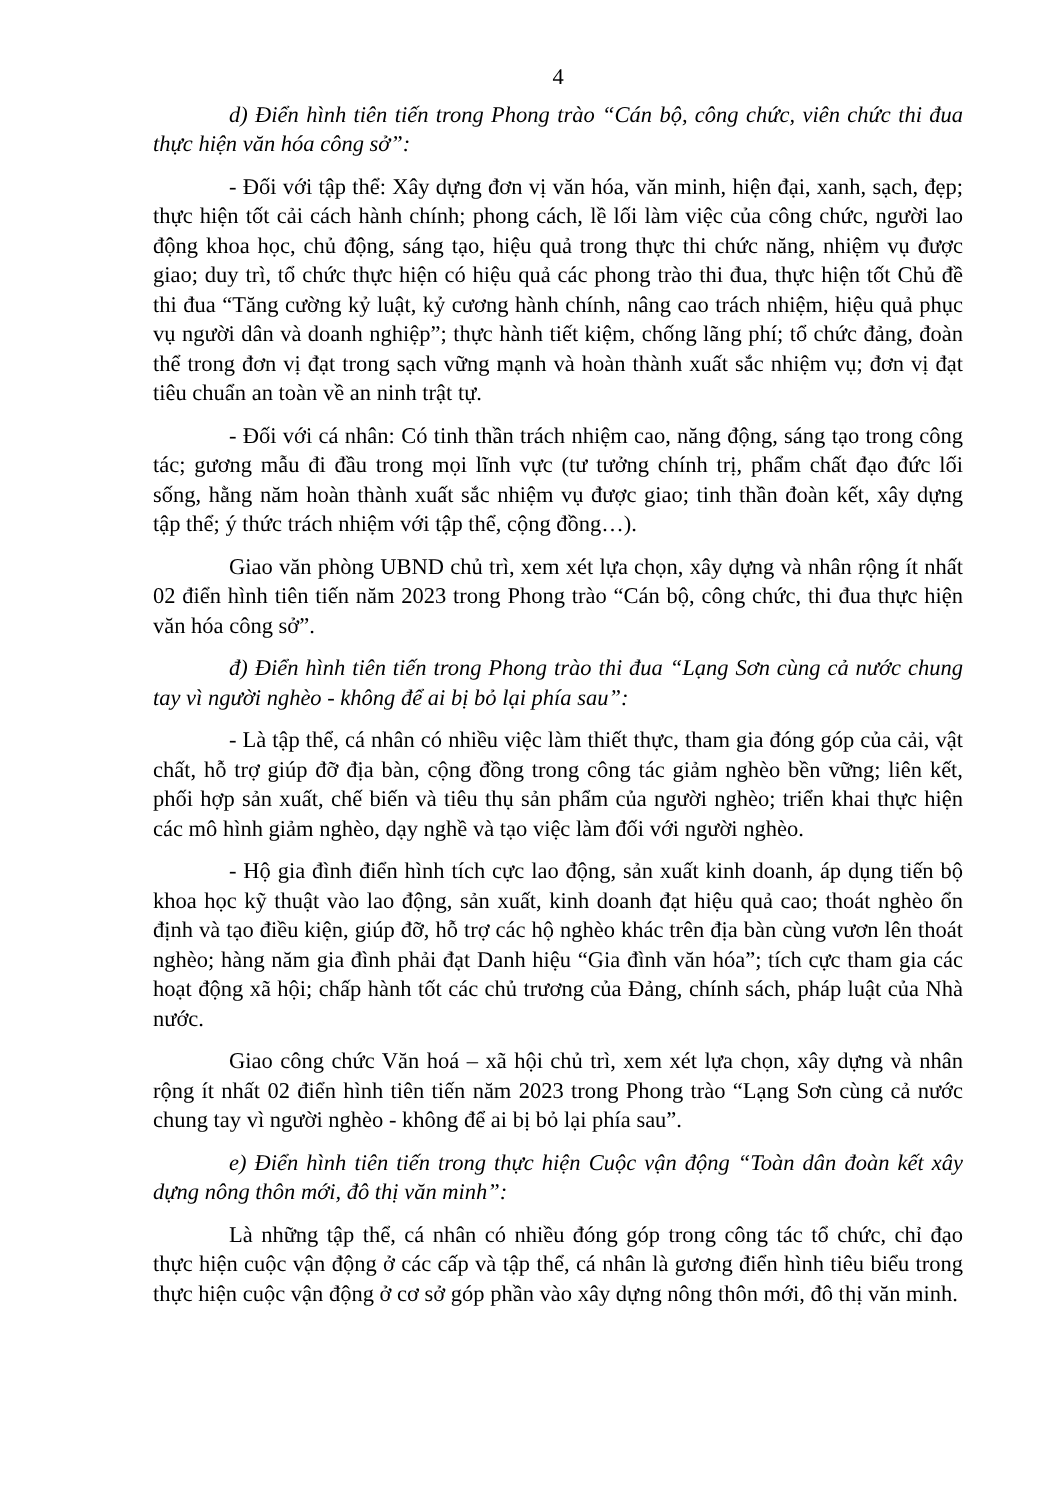4
d) Điển hình tiên tiến trong Phong trào “Cán bộ, công chức, viên chức thi đua thực hiện văn hóa công sở”:
- Đối với tập thể: Xây dựng đơn vị văn hóa, văn minh, hiện đại, xanh, sạch, đẹp; thực hiện tốt cải cách hành chính; phong cách, lề lối làm việc của công chức, người lao động khoa học, chủ động, sáng tạo, hiệu quả trong thực thi chức năng, nhiệm vụ được giao; duy trì, tổ chức thực hiện có hiệu quả các phong trào thi đua, thực hiện tốt Chủ đề thi đua “Tăng cường kỷ luật, kỷ cương hành chính, nâng cao trách nhiệm, hiệu quả phục vụ người dân và doanh nghiệp”; thực hành tiết kiệm, chống lãng phí; tổ chức đảng, đoàn thể trong đơn vị đạt trong sạch vững mạnh và hoàn thành xuất sắc nhiệm vụ; đơn vị đạt tiêu chuẩn an toàn về an ninh trật tự.
- Đối với cá nhân: Có tinh thần trách nhiệm cao, năng động, sáng tạo trong công tác; gương mẫu đi đầu trong mọi lĩnh vực (tư tưởng chính trị, phẩm chất đạo đức lối sống, hằng năm hoàn thành xuất sắc nhiệm vụ được giao; tinh thần đoàn kết, xây dựng tập thể; ý thức trách nhiệm với tập thể, cộng đồng…).
Giao văn phòng UBND chủ trì, xem xét lựa chọn, xây dựng và nhân rộng ít nhất 02 điển hình tiên tiến năm 2023 trong Phong trào “Cán bộ, công chức, thi đua thực hiện văn hóa công sở”.
đ) Điển hình tiên tiến trong Phong trào thi đua “Lạng Sơn cùng cả nước chung tay vì người nghèo - không để ai bị bỏ lại phía sau”:
- Là tập thể, cá nhân có nhiều việc làm thiết thực, tham gia đóng góp của cải, vật chất, hỗ trợ giúp đỡ địa bàn, cộng đồng trong công tác giảm nghèo bền vững; liên kết, phối hợp sản xuất, chế biến và tiêu thụ sản phẩm của người nghèo; triển khai thực hiện các mô hình giảm nghèo, dạy nghề và tạo việc làm đối với người nghèo.
- Hộ gia đình điển hình tích cực lao động, sản xuất kinh doanh, áp dụng tiến bộ khoa học kỹ thuật vào lao động, sản xuất, kinh doanh đạt hiệu quả cao; thoát nghèo ổn định và tạo điều kiện, giúp đỡ, hỗ trợ các hộ nghèo khác trên địa bàn cùng vươn lên thoát nghèo; hàng năm gia đình phải đạt Danh hiệu “Gia đình văn hóa”; tích cực tham gia các hoạt động xã hội; chấp hành tốt các chủ trương của Đảng, chính sách, pháp luật của Nhà nước.
Giao công chức Văn hoá – xã hội chủ trì, xem xét lựa chọn, xây dựng và nhân rộng ít nhất 02 điển hình tiên tiến năm 2023 trong Phong trào “Lạng Sơn cùng cả nước chung tay vì người nghèo - không để ai bị bỏ lại phía sau”.
e) Điển hình tiên tiến trong thực hiện Cuộc vận động “Toàn dân đoàn kết xây dựng nông thôn mới, đô thị văn minh”:
Là những tập thể, cá nhân có nhiều đóng góp trong công tác tổ chức, chỉ đạo thực hiện cuộc vận động ở các cấp và tập thể, cá nhân là gương điển hình tiêu biểu trong thực hiện cuộc vận động ở cơ sở góp phần vào xây dựng nông thôn mới, đô thị văn minh.